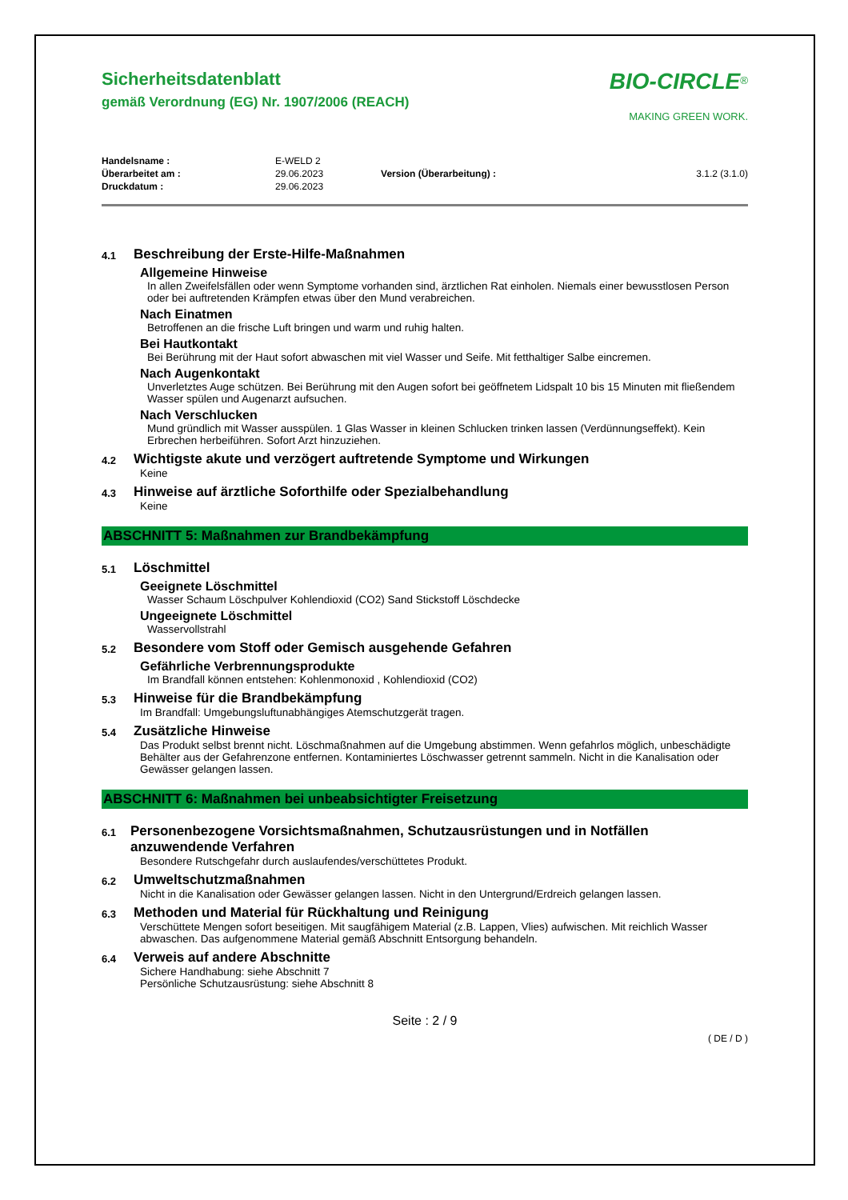BIO-CIRCLE<sup>®</sup>
MAKING GREEN WORK.
Sicherheitsdatenblatt
gemäß Verordnung (EG) Nr. 1907/2006 (REACH)
| Handelsname : | E-WELD 2 | | |
| Überarbeitet am : | 29.06.2023 | Version (Überarbeitung) : | 3.1.2 (3.1.0) |
| Druckdatum : | 29.06.2023 | | |
4.1
Beschreibung der Erste-Hilfe-Maßnahmen
Allgemeine Hinweise
In allen Zweifelsfällen oder wenn Symptome vorhanden sind, ärztlichen Rat einholen. Niemals einer bewusstlosen Person oder bei auftretenden Krämpfen etwas über den Mund verabreichen.
Nach Einatmen
Betroffenen an die frische Luft bringen und warm und ruhig halten.
Bei Hautkontakt
Bei Berührung mit der Haut sofort abwaschen mit viel Wasser und Seife. Mit fetthaltiger Salbe eincremen.
Nach Augenkontakt
Unverletztes Auge schützen. Bei Berührung mit den Augen sofort bei geöffnetem Lidspalt 10 bis 15 Minuten mit fließendem Wasser spülen und Augenarzt aufsuchen.
Nach Verschlucken
Mund gründlich mit Wasser ausspülen. 1 Glas Wasser in kleinen Schlucken trinken lassen (Verdünnungseffekt). Kein Erbrechen herbeiführen. Sofort Arzt hinzuziehen.
4.2
Wichtigste akute und verzögert auftretende Symptome und Wirkungen
Keine
4.3
Hinweise auf ärztliche Soforthilfe oder Spezialbehandlung
Keine
ABSCHNITT 5: Maßnahmen zur Brandbekämpfung
5.1
Löschmittel
Geeignete Löschmittel
Wasser Schaum Löschpulver Kohlendioxid (CO2) Sand Stickstoff Löschdecke
Ungeeignete Löschmittel
Wasservollstrahl
5.2
Besondere vom Stoff oder Gemisch ausgehende Gefahren
Gefährliche Verbrennungsprodukte
Im Brandfall können entstehen: Kohlenmonoxid , Kohlendioxid (CO2)
5.3
Hinweise für die Brandbekämpfung
Im Brandfall: Umgebungsluftunabhängiges Atemschutzgerät tragen.
5.4
Zusätzliche Hinweise
Das Produkt selbst brennt nicht. Löschmaßnahmen auf die Umgebung abstimmen. Wenn gefahrlos möglich, unbeschädigte Behälter aus der Gefahrenzone entfernen. Kontaminiertes Löschwasser getrennt sammeln. Nicht in die Kanalisation oder Gewässer gelangen lassen.
ABSCHNITT 6: Maßnahmen bei unbeabsichtigter Freisetzung
6.1
Personenbezogene Vorsichtsmaßnahmen, Schutzausrüstungen und in Notfällen anzuwendende Verfahren
Besondere Rutschgefahr durch auslaufendes/verschüttetes Produkt.
6.2
Umweltschutzmaßnahmen
Nicht in die Kanalisation oder Gewässer gelangen lassen. Nicht in den Untergrund/Erdreich gelangen lassen.
6.3
Methoden und Material für Rückhaltung und Reinigung
Verschüttete Mengen sofort beseitigen. Mit saugfähigem Material (z.B. Lappen, Vlies) aufwischen. Mit reichlich Wasser abwaschen. Das aufgenommene Material gemäß Abschnitt Entsorgung behandeln.
6.4
Verweis auf andere Abschnitte
Sichere Handhabung: siehe Abschnitt 7
Persönliche Schutzausrüstung: siehe Abschnitt 8
Seite : 2 / 9
( DE / D )